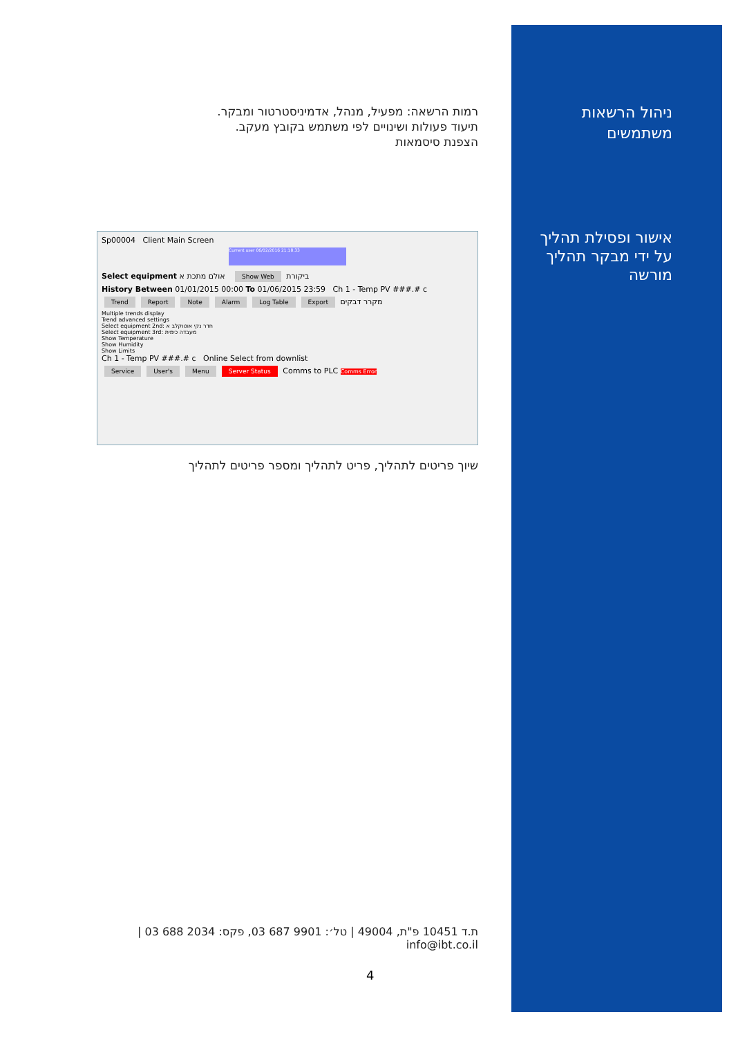ניהול הרשאות
משתמשים
אישור ופסילת תהליך
על ידי מבקר תהליך
מורשה
רמות הרשאה: מפעיל, מנהל, אדמיניסטרטור ומבקר.
תיעוד פעולות ושינויים לפי משתמש בקובץ מעקב.
הצפנת סיסמאות
Sp00004 Client Main Screen
Current user 06/02/2016 21:18:33
Select equipment ביקורת Show Web אולם מתכת א
History Between 01/01/2015 00:00 To 01/06/2015 23:59 Ch 1 - Temp PV ###.# c
Trend Report Note Alarm Log Table Export מקרר דבקים
Multiple trends display
Trend advanced settings
Select equipment 2nd: חדר נקי אוטוקלב א
Select equipment 3rd: מעבדה כימית
Show Temperature
Show Humidity
Show Limits
Ch 1 - Temp PV ###.# c Online Select from downlist
Service User's Menu Server Status Comms to PLC Comms Error
שיוך פריטים לתהליך, פריט לתהליך ומספר פריטים לתהליך
ת.ד 10451 פ"ת, 49004 | טל׳: 9901 687 03, פקס: 2034 688 03 | info@ibt.co.il
4